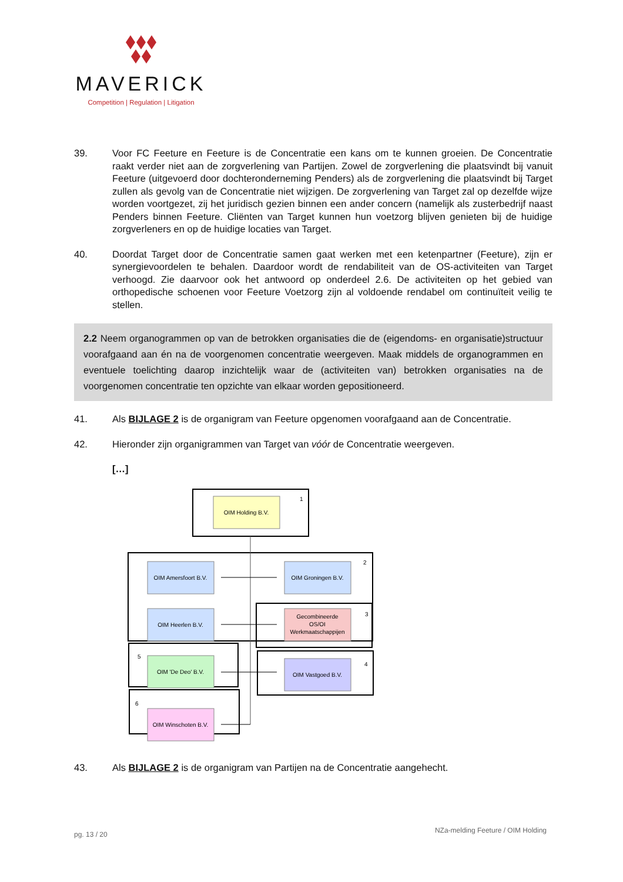MAVERICK
Competition | Regulation | Litigation
39. Voor FC Feeture en Feeture is de Concentratie een kans om te kunnen groeien. De Concentratie raakt verder niet aan de zorgverlening van Partijen. Zowel de zorgverlening die plaatsvindt bij vanuit Feeture (uitgevoerd door dochteronderneming Penders) als de zorgverlening die plaatsvindt bij Target zullen als gevolg van de Concentratie niet wijzigen. De zorgverlening van Target zal op dezelfde wijze worden voortgezet, zij het juridisch gezien binnen een ander concern (namelijk als zusterbedrijf naast Penders binnen Feeture. Cliënten van Target kunnen hun voetzorg blijven genieten bij de huidige zorgverleners en op de huidige locaties van Target.
40. Doordat Target door de Concentratie samen gaat werken met een ketenpartner (Feeture), zijn er synergievoordelen te behalen. Daardoor wordt de rendabiliteit van de OS-activiteiten van Target verhoogd. Zie daarvoor ook het antwoord op onderdeel 2.6. De activiteiten op het gebied van orthopedische schoenen voor Feeture Voetzorg zijn al voldoende rendabel om continuïteit veilig te stellen.
2.2 Neem organogrammen op van de betrokken organisaties die de (eigendoms- en organisatie)structuur voorafgaand aan én na de voorgenomen concentratie weergeven. Maak middels de organogrammen en eventuele toelichting daarop inzichtelijk waar de (activiteiten van) betrokken organisaties na de voorgenomen concentratie ten opzichte van elkaar worden gepositioneerd.
41. Als BIJLAGE 2 is de organigram van Feeture opgenomen voorafgaand aan de Concentratie.
42. Hieronder zijn organigrammen van Target van vóór de Concentratie weergeven.
[…]
OIM Holding B.V.
1
OIM Amersfoort B.V.
OIM Groningen B.V.
2
OIM Heerlen B.V.
Gecombineerde
OS/OI
Werkmaatschappijen
3
OIM 'De Deo' B.V.
5
OIM Vastgoed B.V.
4
OIM Winschoten B.V.
6
43. Als BIJLAGE 2 is de organigram van Partijen na de Concentratie aangehecht.
pg. 13 / 20
NZa-melding Feeture / OIM Holding